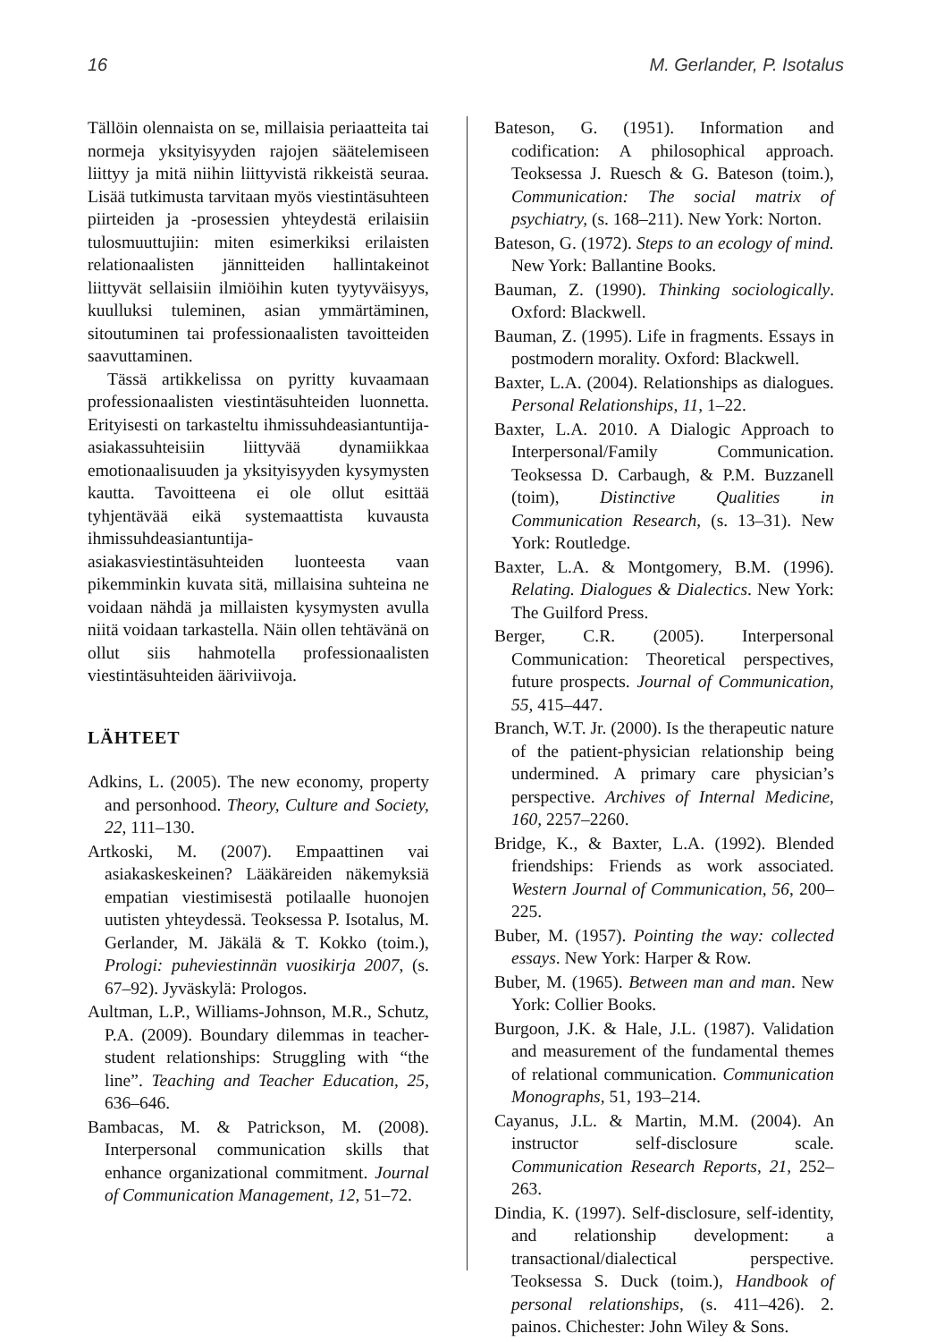16 M. Gerlander, P. Isotalus
Tällöin olennaista on se, millaisia periaatteita tai normeja yksityisyyden rajojen säätelemiseen liittyy ja mitä niihin liittyvistä rikkeistä seuraa. Lisää tutkimusta tarvitaan myös viestintäsuhteen piirteiden ja -prosessien yhteydestä erilaisiin tulosmuuttujiin: miten esimerkiksi erilaisten relationaalisten jännitteiden hallintakeinot liittyvät sellaisiin ilmiöihin kuten tyytyväisyys, kuulluksi tuleminen, asian ymmärtäminen, sitoutuminen tai professionaalisten tavoitteiden saavuttaminen.
Tässä artikkelissa on pyritty kuvaamaan professionaalisten viestintäsuhteiden luonnetta. Erityisesti on tarkasteltu ihmissuhdeasiantuntija-asiakassuhteisiin liittyvää dynamiikkaa emotionaalisuuden ja yksityisyyden kysymysten kautta. Tavoitteena ei ole ollut esittää tyhjentävää eikä systemaattista kuvausta ihmissuhdeasiantuntija-asiakasviestintäsuhteiden luonteesta vaan pikemminkin kuvata sitä, millaisina suhteina ne voidaan nähdä ja millaisten kysymysten avulla niitä voidaan tarkastella. Näin ollen tehtävänä on ollut siis hahmotella professionaalisten viestintäsuhteiden ääriviivoja.
LÄHTEET
Adkins, L. (2005). The new economy, property and personhood. Theory, Culture and Society, 22, 111–130.
Artkoski, M. (2007). Empaattinen vai asiakaskeskeinen? Lääkäreiden näkemyksiä empatian viestimisestä potilaalle huonojen uutisten yhteydessä. Teoksessa P. Isotalus, M. Gerlander, M. Jäkälä & T. Kokko (toim.), Prologi: puheviestinnän vuosikirja 2007, (s. 67–92). Jyväskylä: Prologos.
Aultman, L.P., Williams-Johnson, M.R., Schutz, P.A. (2009). Boundary dilemmas in teacher-student relationships: Struggling with “the line”. Teaching and Teacher Education, 25, 636–646.
Bambacas, M. & Patrickson, M. (2008). Interpersonal communication skills that enhance organizational commitment. Journal of Communication Management, 12, 51–72.
Bateson, G. (1951). Information and codification: A philosophical approach. Teoksessa J. Ruesch & G. Bateson (toim.), Communication: The social matrix of psychiatry, (s. 168–211). New York: Norton.
Bateson, G. (1972). Steps to an ecology of mind. New York: Ballantine Books.
Bauman, Z. (1990). Thinking sociologically. Oxford: Blackwell.
Bauman, Z. (1995). Life in fragments. Essays in postmodern morality. Oxford: Blackwell.
Baxter, L.A. (2004). Relationships as dialogues. Personal Relationships, 11, 1–22.
Baxter, L.A. 2010. A Dialogic Approach to Interpersonal/Family Communication. Teoksessa D. Carbaugh, & P.M. Buzzanell (toim), Distinctive Qualities in Communication Research, (s. 13–31). New York: Routledge.
Baxter, L.A. & Montgomery, B.M. (1996). Relating. Dialogues & Dialectics. New York: The Guilford Press.
Berger, C.R. (2005). Interpersonal Communication: Theoretical perspectives, future prospects. Journal of Communication, 55, 415–447.
Branch, W.T. Jr. (2000). Is the therapeutic nature of the patient-physician relationship being undermined. A primary care physician’s perspective. Archives of Internal Medicine, 160, 2257–2260.
Bridge, K., & Baxter, L.A. (1992). Blended friendships: Friends as work associated. Western Journal of Communication, 56, 200–225.
Buber, M. (1957). Pointing the way: collected essays. New York: Harper & Row.
Buber, M. (1965). Between man and man. New York: Collier Books.
Burgoon, J.K. & Hale, J.L. (1987). Validation and measurement of the fundamental themes of relational communication. Communication Monographs, 51, 193–214.
Cayanus, J.L. & Martin, M.M. (2004). An instructor self-disclosure scale. Communication Research Reports, 21, 252–263.
Dindia, K. (1997). Self-disclosure, self-identity, and relationship development: a transactional/dialectical perspective. Teoksessa S. Duck (toim.), Handbook of personal relationships, (s. 411–426). 2. painos. Chichester: John Wiley & Sons.